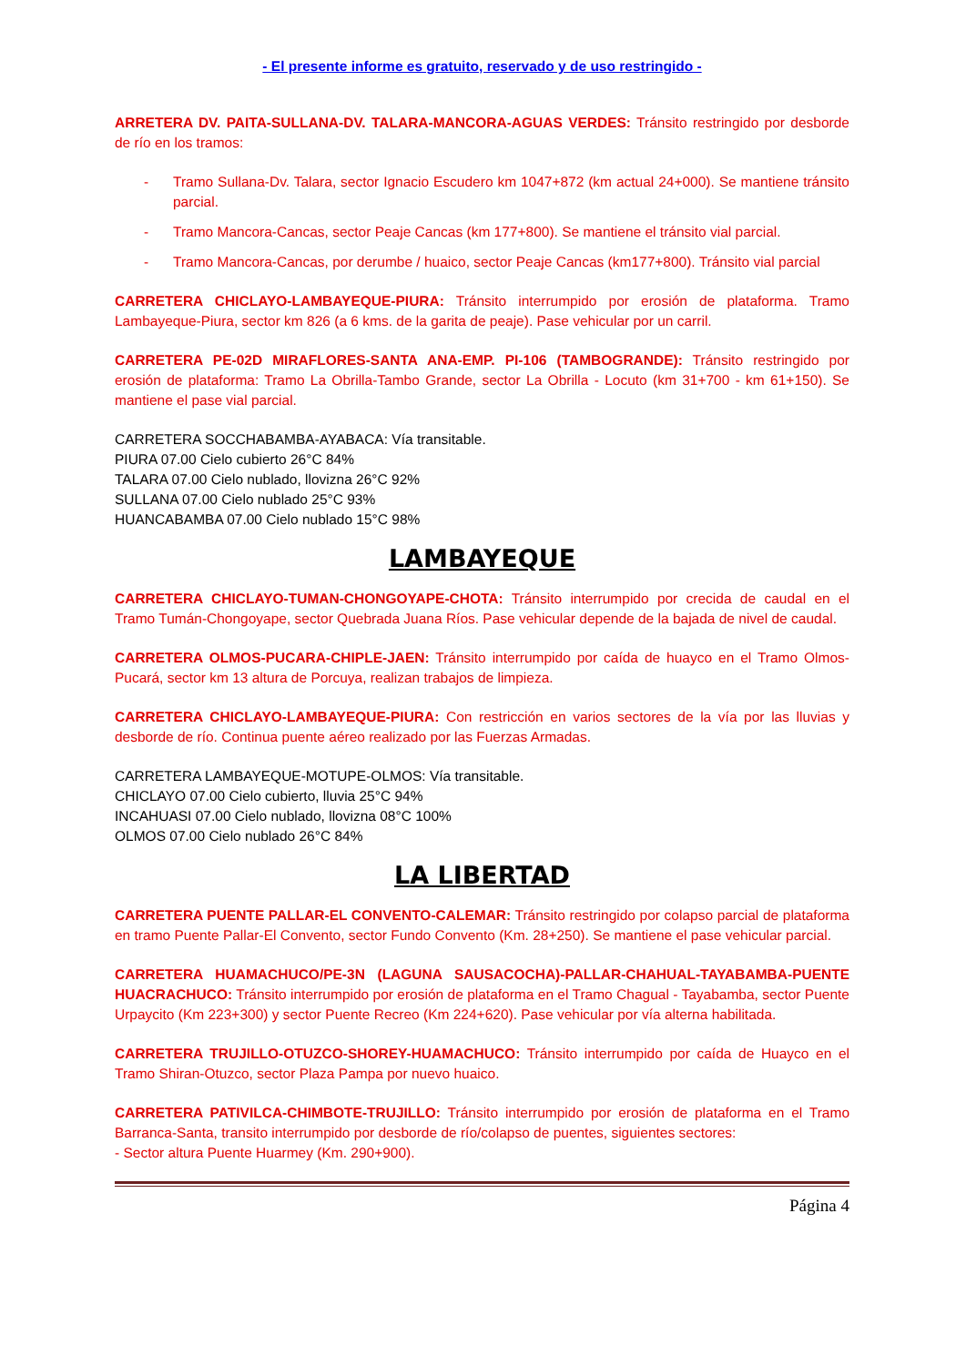- El presente informe es gratuito, reservado y de uso restringido -
ARRETERA DV. PAITA-SULLANA-DV. TALARA-MANCORA-AGUAS VERDES: Tránsito restringido por desborde de río en los tramos:
- Tramo Sullana-Dv. Talara, sector Ignacio Escudero km 1047+872 (km actual 24+000). Se mantiene tránsito parcial.
- Tramo Mancora-Cancas, sector Peaje Cancas (km 177+800). Se mantiene el tránsito vial parcial.
- Tramo Mancora-Cancas, por derumbe / huaico, sector Peaje Cancas (km177+800). Tránsito vial parcial
CARRETERA CHICLAYO-LAMBAYEQUE-PIURA: Tránsito interrumpido por erosión de plataforma. Tramo Lambayeque-Piura, sector km 826 (a 6 kms. de la garita de peaje). Pase vehicular por un carril.
CARRETERA PE-02D MIRAFLORES-SANTA ANA-EMP. PI-106 (TAMBOGRANDE): Tránsito restringido por erosión de plataforma: Tramo La Obrilla-Tambo Grande, sector La Obrilla - Locuto (km 31+700 - km 61+150). Se mantiene el pase vial parcial.
CARRETERA SOCCHABAMBA-AYABACA: Vía transitable.
PIURA 07.00 Cielo cubierto 26°C 84%
TALARA 07.00 Cielo nublado, llovizna 26°C 92%
SULLANA 07.00 Cielo nublado 25°C 93%
HUANCABAMBA 07.00 Cielo nublado 15°C 98%
LAMBAYEQUE
CARRETERA CHICLAYO-TUMAN-CHONGOYAPE-CHOTA: Tránsito interrumpido por crecida de caudal en el Tramo Tumán-Chongoyape, sector Quebrada Juana Ríos. Pase vehicular depende de la bajada de nivel de caudal.
CARRETERA OLMOS-PUCARA-CHIPLE-JAEN: Tránsito interrumpido por caída de huayco en el Tramo Olmos-Pucará, sector km 13 altura de Porcuya, realizan trabajos de limpieza.
CARRETERA CHICLAYO-LAMBAYEQUE-PIURA: Con restricción en varios sectores de la vía por las lluvias y desborde de río. Continua puente aéreo realizado por las Fuerzas Armadas.
CARRETERA LAMBAYEQUE-MOTUPE-OLMOS: Vía transitable.
CHICLAYO 07.00 Cielo cubierto, lluvia 25°C 94%
INCAHUASI 07.00 Cielo nublado, llovizna 08°C 100%
OLMOS 07.00 Cielo nublado 26°C 84%
LA LIBERTAD
CARRETERA PUENTE PALLAR-EL CONVENTO-CALEMAR: Tránsito restringido por colapso parcial de plataforma en tramo Puente Pallar-El Convento, sector Fundo Convento (Km. 28+250). Se mantiene el pase vehicular parcial.
CARRETERA HUAMACHUCO/PE-3N (LAGUNA SAUSACOCHA)-PALLAR-CHAHUAL-TAYABAMBA-PUENTE HUACRACHUCO: Tránsito interrumpido por erosión de plataforma en el Tramo Chagual - Tayabamba, sector Puente Urpaycito (Km 223+300) y sector Puente Recreo (Km 224+620). Pase vehicular por vía alterna habilitada.
CARRETERA TRUJILLO-OTUZCO-SHOREY-HUAMACHUCO: Tránsito interrumpido por caída de Huayco en el Tramo Shiran-Otuzco, sector Plaza Pampa por nuevo huaico.
CARRETERA PATIVILCA-CHIMBOTE-TRUJILLO: Tránsito interrumpido por erosión de plataforma en el Tramo Barranca-Santa, transito interrumpido por desborde de río/colapso de puentes, siguientes sectores:
- Sector altura Puente Huarmey (Km. 290+900).
Página 4